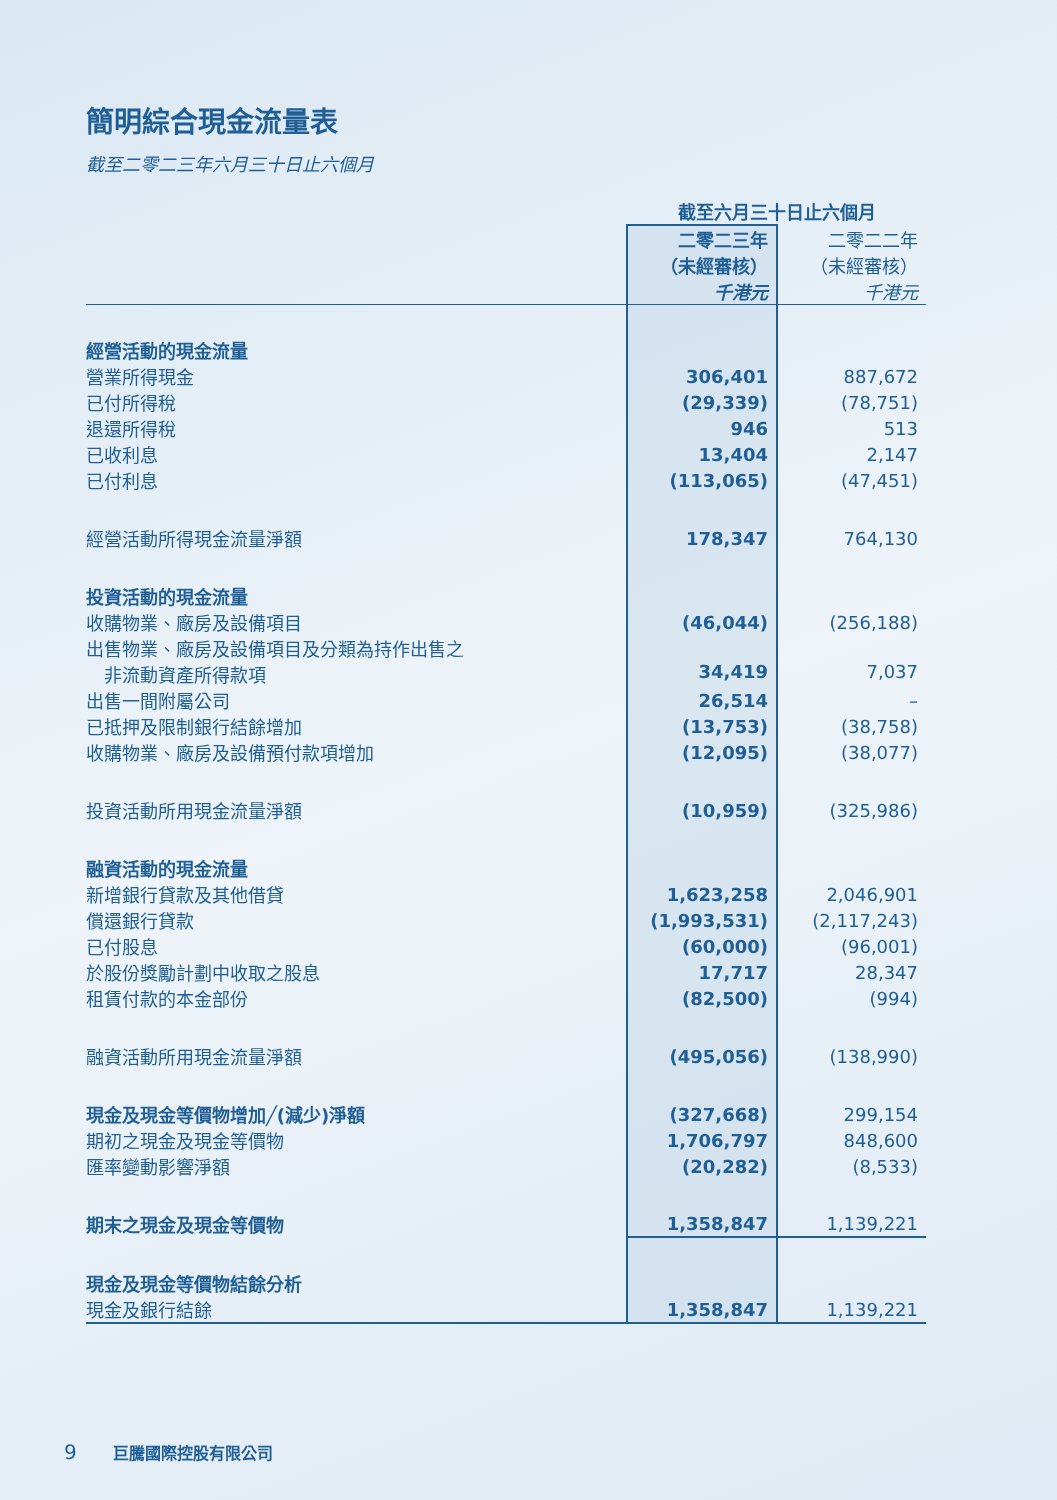簡明綜合現金流量表
截至二零二三年六月三十日止六個月
| | 截至六月三十日止六個月 | |
| | 二零二三年 （未經審核） 千港元 | 二零二二年 （未經審核） 千港元 |
| 經營活動的現金流量 | | |
| 營業所得現金 | 306,401 | 887,672 |
| 已付所得稅 | (29,339) | (78,751) |
| 退還所得稅 | 946 | 513 |
| 已收利息 | 13,404 | 2,147 |
| 已付利息 | (113,065) | (47,451) |
| 經營活動所得現金流量淨額 | 178,347 | 764,130 |
| 投資活動的現金流量 | | |
| 收購物業、廠房及設備項目 | (46,044) | (256,188) |
| 出售物業、廠房及設備項目及分類為持作出售之 非流動資產所得款項 | 34,419 | 7,037 |
| 出售一間附屬公司 | 26,514 | – |
| 已抵押及限制銀行結餘增加 | (13,753) | (38,758) |
| 收購物業、廠房及設備預付款項增加 | (12,095) | (38,077) |
| 投資活動所用現金流量淨額 | (10,959) | (325,986) |
| 融資活動的現金流量 | | |
| 新增銀行貸款及其他借貸 | 1,623,258 | 2,046,901 |
| 償還銀行貸款 | (1,993,531) | (2,117,243) |
| 已付股息 | (60,000) | (96,001) |
| 於股份獎勵計劃中收取之股息 | 17,717 | 28,347 |
| 租賃付款的本金部份 | (82,500) | (994) |
| 融資活動所用現金流量淨額 | (495,056) | (138,990) |
| 現金及現金等價物增加╱(減少)淨額 | (327,668) | 299,154 |
| 期初之現金及現金等價物 | 1,706,797 | 848,600 |
| 匯率變動影響淨額 | (20,282) | (8,533) |
| 期末之現金及現金等價物 | 1,358,847 | 1,139,221 |
| 現金及現金等價物結餘分析 | | |
| 現金及銀行結餘 | 1,358,847 | 1,139,221 |
9 巨騰國際控股有限公司